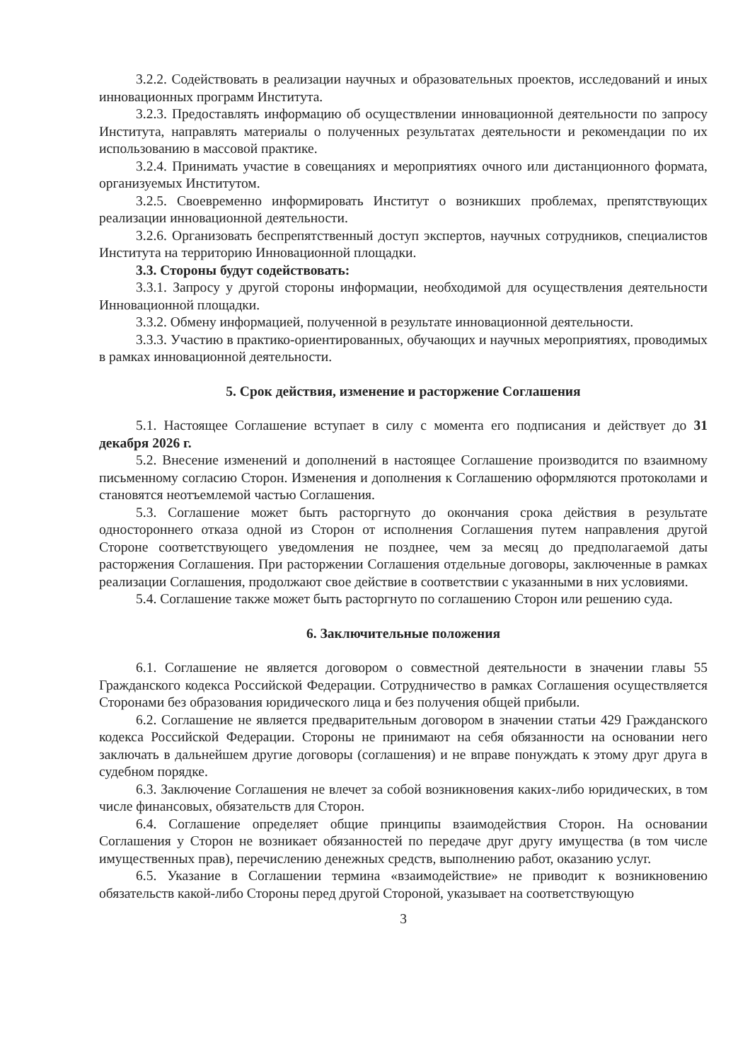3.2.2. Содействовать в реализации научных и образовательных проектов, исследований и иных инновационных программ Института.
3.2.3. Предоставлять информацию об осуществлении инновационной деятельности по запросу Института, направлять материалы о полученных результатах деятельности и рекомендации по их использованию в массовой практике.
3.2.4. Принимать участие в совещаниях и мероприятиях очного или дистанционного формата, организуемых Институтом.
3.2.5. Своевременно информировать Институт о возникших проблемах, препятствующих реализации инновационной деятельности.
3.2.6. Организовать беспрепятственный доступ экспертов, научных сотрудников, специалистов Института на территорию Инновационной площадки.
3.3. Стороны будут содействовать:
3.3.1. Запросу у другой стороны информации, необходимой для осуществления деятельности Инновационной площадки.
3.3.2. Обмену информацией, полученной в результате инновационной деятельности.
3.3.3. Участию в практико-ориентированных, обучающих и научных мероприятиях, проводимых в рамках инновационной деятельности.
5. Срок действия, изменение и расторжение Соглашения
5.1. Настоящее Соглашение вступает в силу с момента его подписания и действует до 31 декабря 2026 г.
5.2. Внесение изменений и дополнений в настоящее Соглашение производится по взаимному письменному согласию Сторон. Изменения и дополнения к Соглашению оформляются протоколами и становятся неотъемлемой частью Соглашения.
5.3. Соглашение может быть расторгнуто до окончания срока действия в результате одностороннего отказа одной из Сторон от исполнения Соглашения путем направления другой Стороне соответствующего уведомления не позднее, чем за месяц до предполагаемой даты расторжения Соглашения. При расторжении Соглашения отдельные договоры, заключенные в рамках реализации Соглашения, продолжают свое действие в соответствии с указанными в них условиями.
5.4. Соглашение также может быть расторгнуто по соглашению Сторон или решению суда.
6. Заключительные положения
6.1. Соглашение не является договором о совместной деятельности в значении главы 55 Гражданского кодекса Российской Федерации. Сотрудничество в рамках Соглашения осуществляется Сторонами без образования юридического лица и без получения общей прибыли.
6.2. Соглашение не является предварительным договором в значении статьи 429 Гражданского кодекса Российской Федерации. Стороны не принимают на себя обязанности на основании него заключать в дальнейшем другие договоры (соглашения) и не вправе понуждать к этому друг друга в судебном порядке.
6.3. Заключение Соглашения не влечет за собой возникновения каких-либо юридических, в том числе финансовых, обязательств для Сторон.
6.4. Соглашение определяет общие принципы взаимодействия Сторон. На основании Соглашения у Сторон не возникает обязанностей по передаче друг другу имущества (в том числе имущественных прав), перечислению денежных средств, выполнению работ, оказанию услуг.
6.5. Указание в Соглашении термина «взаимодействие» не приводит к возникновению обязательств какой-либо Стороны перед другой Стороной, указывает на соответствующую
3